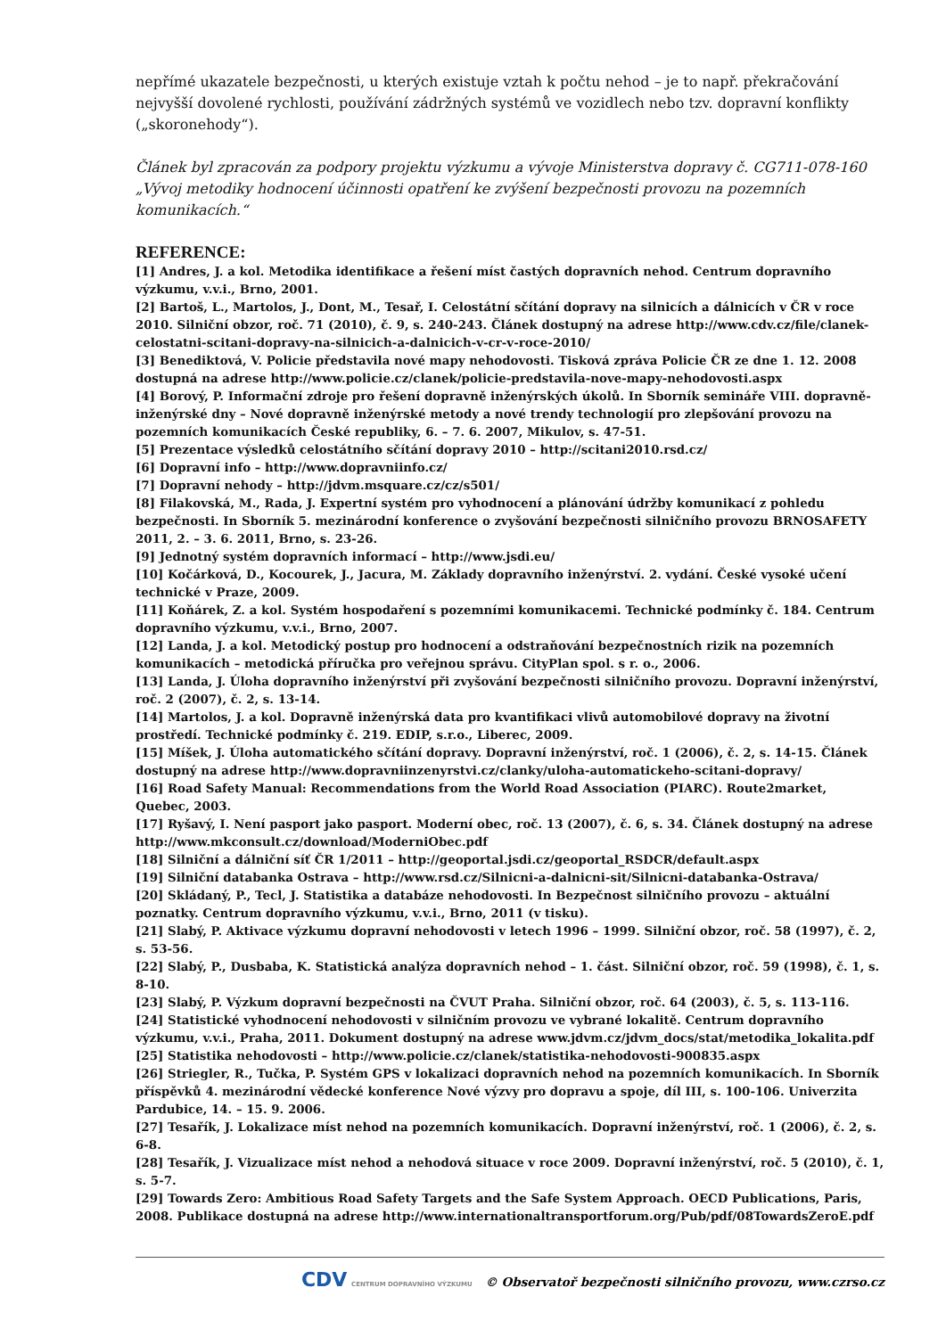nepřímé ukazatele bezpečnosti, u kterých existuje vztah k počtu nehod – je to např. překračování nejvyšší dovolené rychlosti, používání zádržných systémů ve vozidlech nebo tzv. dopravní konflikty („skoronehody“).
Článek byl zpracován za podpory projektu výzkumu a vývoje Ministerstva dopravy č. CG711-078-160 „Vývoj metodiky hodnocení účinnosti opatření ke zvýšení bezpečnosti provozu na pozemních komunikacích.“
REFERENCE:
[1] Andres, J. a kol. Metodika identifikace a řešení míst častých dopravních nehod. Centrum dopravního výzkumu, v.v.i., Brno, 2001.
[2] Bartoš, L., Martolos, J., Dont, M., Tesař, I. Celostátní sčítání dopravy na silnicích a dálnicích v ČR v roce 2010. Silniční obzor, roč. 71 (2010), č. 9, s. 240-243. Článek dostupný na adrese http://www.cdv.cz/file/clanek-celostatni-scitani-dopravy-na-silnicich-a-dalnicich-v-cr-v-roce-2010/
[3] Benediktová, V. Policie představila nové mapy nehodovosti. Tisková zpráva Policie ČR ze dne 1. 12. 2008 dostupná na adrese http://www.policie.cz/clanek/policie-predstavila-nove-mapy-nehodovosti.aspx
[4] Borový, P. Informační zdroje pro řešení dopravně inženýrských úkolů. In Sborník semináře VIII. dopravně-inženýrské dny – Nové dopravně inženýrské metody a nové trendy technologií pro zlepšování provozu na pozemních komunikacích České republiky, 6. – 7. 6. 2007, Mikulov, s. 47-51.
[5] Prezentace výsledků celostátního sčítání dopravy 2010 – http://scitani2010.rsd.cz/
[6] Dopravní info – http://www.dopravniinfo.cz/
[7] Dopravní nehody – http://jdvm.msquare.cz/cz/s501/
[8] Filakovská, M., Rada, J. Expertní systém pro vyhodnocení a plánování údržby komunikací z pohledu bezpečnosti. In Sborník 5. mezinárodní konference o zvyšování bezpečnosti silničního provozu BRNOSAFETY 2011, 2. – 3. 6. 2011, Brno, s. 23-26.
[9] Jednotný systém dopravních informací – http://www.jsdi.eu/
[10] Kočárková, D., Kocourek, J., Jacura, M. Základy dopravního inženýrství. 2. vydání. České vysoké učení technické v Praze, 2009.
[11] Koňárek, Z. a kol. Systém hospodaření s pozemními komunikacemi. Technické podmínky č. 184. Centrum dopravního výzkumu, v.v.i., Brno, 2007.
[12] Landa, J. a kol. Metodický postup pro hodnocení a odstraňování bezpečnostních rizik na pozemních komunikacích – metodická příručka pro veřejnou správu. CityPlan spol. s r. o., 2006.
[13] Landa, J. Úloha dopravního inženýrství při zvyšování bezpečnosti silničního provozu. Dopravní inženýrství, roč. 2 (2007), č. 2, s. 13-14.
[14] Martolos, J. a kol. Dopravně inženýrská data pro kvantifikaci vlivů automobilové dopravy na životní prostředí. Technické podmínky č. 219. EDIP, s.r.o., Liberec, 2009.
[15] Míšek, J. Úloha automatického sčítání dopravy. Dopravní inženýrství, roč. 1 (2006), č. 2, s. 14-15. Článek dostupný na adrese http://www.dopravniinzenyrstvi.cz/clanky/uloha-automatickeho-scitani-dopravy/
[16] Road Safety Manual: Recommendations from the World Road Association (PIARC). Route2market, Quebec, 2003.
[17] Ryšavý, I. Není pasport jako pasport. Moderní obec, roč. 13 (2007), č. 6, s. 34. Článek dostupný na adrese http://www.mkconsult.cz/download/ModerniObec.pdf
[18] Silniční a dálniční síť ČR 1/2011 – http://geoportal.jsdi.cz/geoportal_RSDCR/default.aspx
[19] Silniční databanka Ostrava – http://www.rsd.cz/Silnicni-a-dalnicni-sit/Silnicni-databanka-Ostrava/
[20] Skládaný, P., Tecl, J. Statistika a databáze nehodovosti. In Bezpečnost silničního provozu – aktuální poznatky. Centrum dopravního výzkumu, v.v.i., Brno, 2011 (v tisku).
[21] Slabý, P. Aktivace výzkumu dopravní nehodovosti v letech 1996 – 1999. Silniční obzor, roč. 58 (1997), č. 2, s. 53-56.
[22] Slabý, P., Dusbaba, K. Statistická analýza dopravních nehod – 1. část. Silniční obzor, roč. 59 (1998), č. 1, s. 8-10.
[23] Slabý, P. Výzkum dopravní bezpečnosti na ČVUT Praha. Silniční obzor, roč. 64 (2003), č. 5, s. 113-116.
[24] Statistické vyhodnocení nehodovosti v silničním provozu ve vybrané lokalitě. Centrum dopravního výzkumu, v.v.i., Praha, 2011. Dokument dostupný na adrese www.jdvm.cz/jdvm_docs/stat/metodika_lokalita.pdf
[25] Statistika nehodovosti – http://www.policie.cz/clanek/statistika-nehodovosti-900835.aspx
[26] Striegler, R., Tučka, P. Systém GPS v lokalizaci dopravních nehod na pozemních komunikacích. In Sborník příspěvků 4. mezinárodní vědecké konference Nové výzvy pro dopravu a spoje, díl III, s. 100-106. Univerzita Pardubice, 14. – 15. 9. 2006.
[27] Tesařík, J. Lokalizace míst nehod na pozemních komunikacích. Dopravní inženýrství, roč. 1 (2006), č. 2, s. 6-8.
[28] Tesařík, J. Vizualizace míst nehod a nehodová situace v roce 2009. Dopravní inženýrství, roč. 5 (2010), č. 1, s. 5-7.
[29] Towards Zero: Ambitious Road Safety Targets and the Safe System Approach. OECD Publications, Paris, 2008. Publikace dostupná na adrese http://www.internationaltransportforum.org/Pub/pdf/08TowardsZeroE.pdf
CDV CENTRUM DOPRAVNÍHO VÝZKUMU © Observatoř bezpečnosti silničního provozu, www.czrso.cz